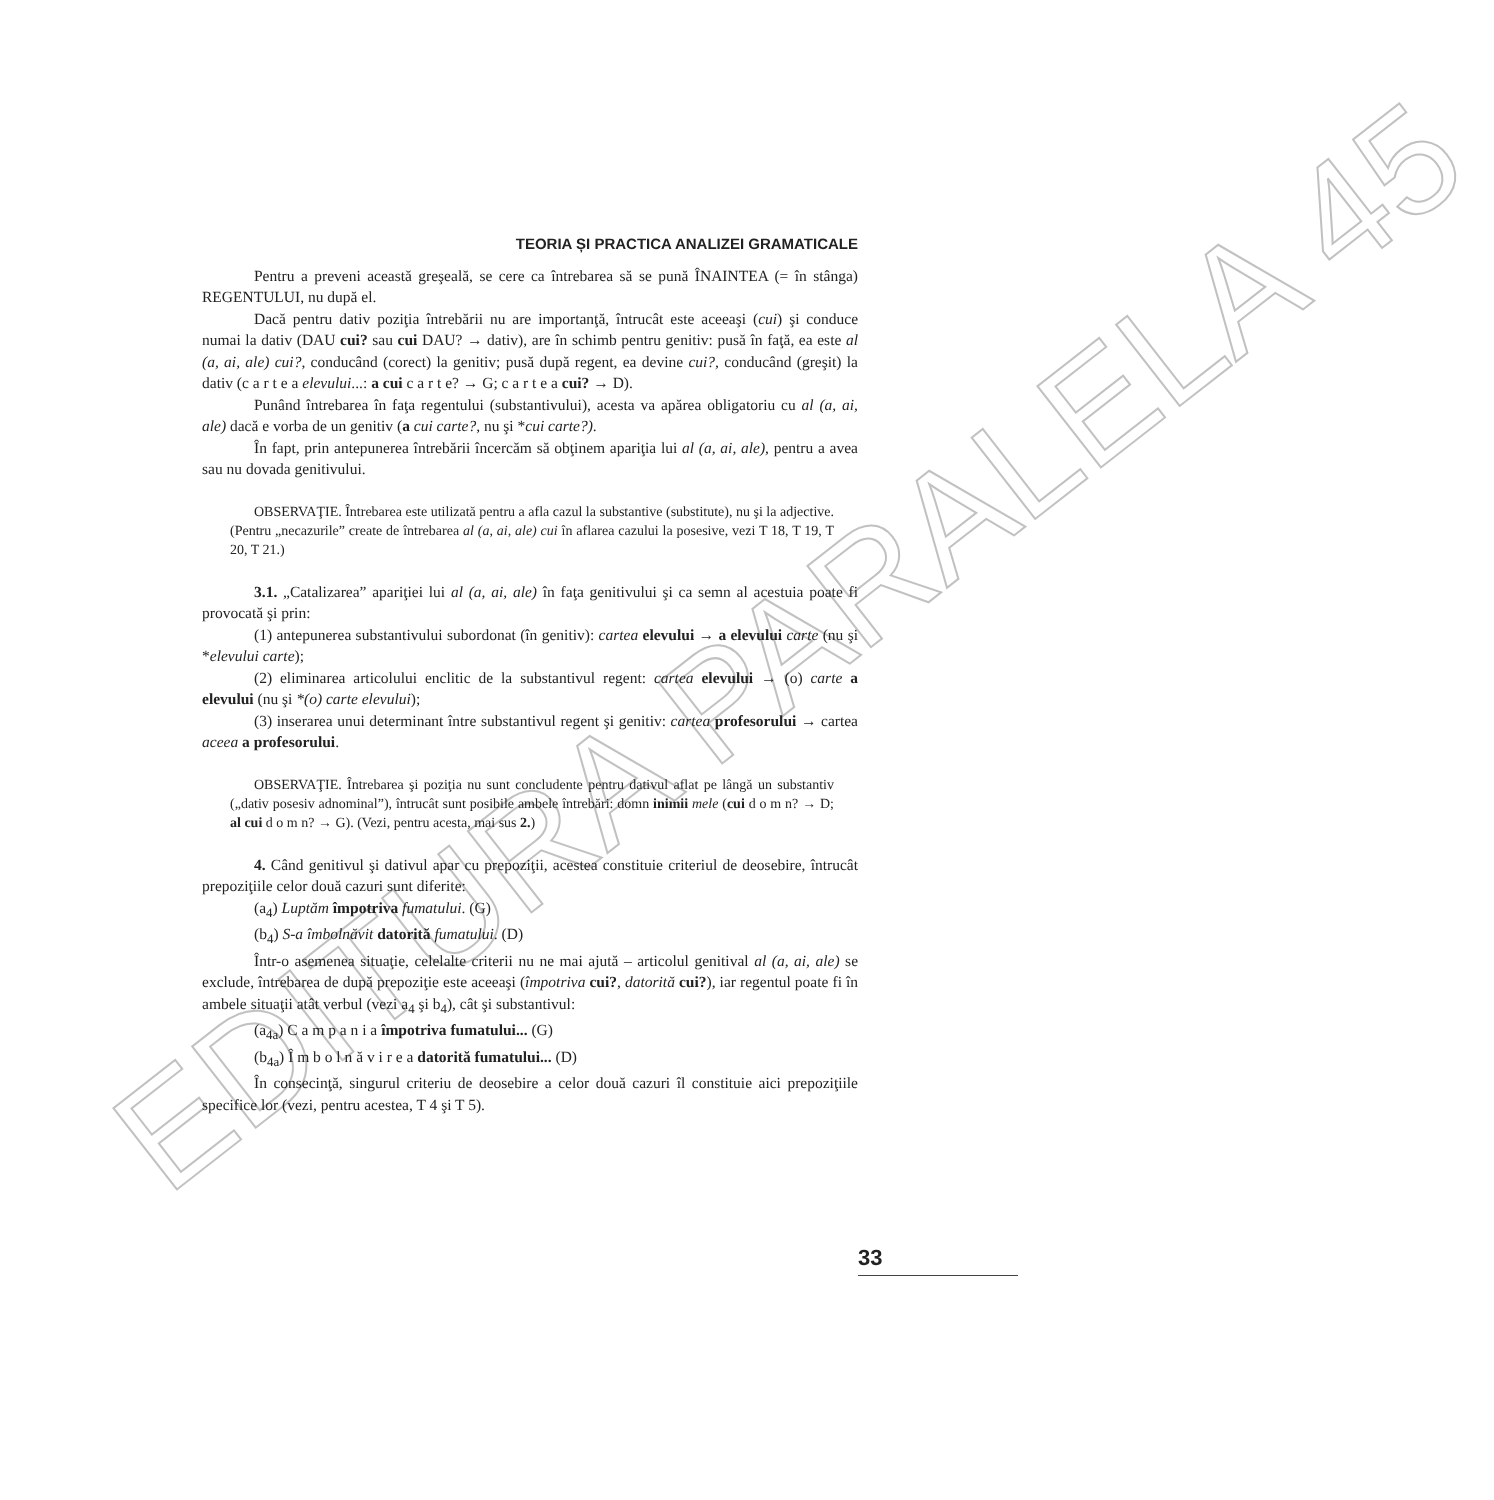EDITURA PARALELA 45
TEORIA ȘI PRACTICA ANALIZEI GRAMATICALE
Pentru a preveni această greşeală, se cere ca întrebarea să se pună ÎNAINTEA (= în stânga) REGENTULUI, nu după el.
Dacă pentru dativ poziţia întrebării nu are importanţă, întrucât este aceeaşi (cui) şi conduce numai la dativ (DAU cui? sau cui DAU? → dativ), are în schimb pentru genitiv: pusă în faţă, ea este al (a, ai, ale) cui?, conducând (corect) la genitiv; pusă după regent, ea devine cui?, conducând (greşit) la dativ (c a r t e a elevului...: a cui c a r t e? → G; c a r t e a cui? → D).
Punând întrebarea în faţa regentului (substantivului), acesta va apărea obligatoriu cu al (a, ai, ale) dacă e vorba de un genitiv (a cui carte?, nu şi *cui carte?).
În fapt, prin antepunerea întrebării încercăm să obţinem apariţia lui al (a, ai, ale), pentru a avea sau nu dovada genitivului.
OBSERVAŢIE. Întrebarea este utilizată pentru a afla cazul la substantive (substitute), nu şi la adjective. (Pentru „necazurile” create de întrebarea al (a, ai, ale) cui în aflarea cazului la posesive, vezi T 18, T 19, T 20, T 21.)
3.1. „Catalizarea” apariţiei lui al (a, ai, ale) în faţa genitivului şi ca semn al acestuia poate fi provocată şi prin:
(1) antepunerea substantivului subordonat (în genitiv): cartea elevului → a elevului carte (nu şi *elevului carte);
(2) eliminarea articolului enclitic de la substantivul regent: cartea elevului → (o) carte a elevului (nu şi *(o) carte elevului);
(3) inserarea unui determinant între substantivul regent şi genitiv: cartea profesorului → cartea aceea a profesorului.
OBSERVAŢIE. Întrebarea şi poziţia nu sunt concludente pentru dativul aflat pe lângă un substantiv („dativ posesiv adnominal”), întrucât sunt posibile ambele întrebări: domn inimii mele (cui d o m n? → D; al cui d o m n? → G). (Vezi, pentru acesta, mai sus 2.)
4. Când genitivul şi dativul apar cu prepoziţii, acestea constituie criteriul de deosebire, întrucât prepoziţiile celor două cazuri sunt diferite:
(a<sub>4</sub>) Luptăm împotriva fumatului. (G)
(b<sub>4</sub>) S-a îmbolnăvit datorită fumatului. (D)
Într-o asemenea situaţie, celelalte criterii nu ne mai ajută – articolul genitival al (a, ai, ale) se exclude, întrebarea de după prepoziţie este aceeaşi (împotriva cui?, datorită cui?), iar regentul poate fi în ambele situaţii atât verbul (vezi a<sub>4</sub> şi b<sub>4</sub>), cât şi substantivul:
(a<sub>4a</sub>) C a m p a n i a împotriva fumatului... (G)
(b<sub>4a</sub>) Î m b o l n ă v i r e a datorită fumatului... (D)
În consecinţă, singurul criteriu de deosebire a celor două cazuri îl constituie aici prepoziţiile specifice lor (vezi, pentru acestea, T 4 şi T 5).
33